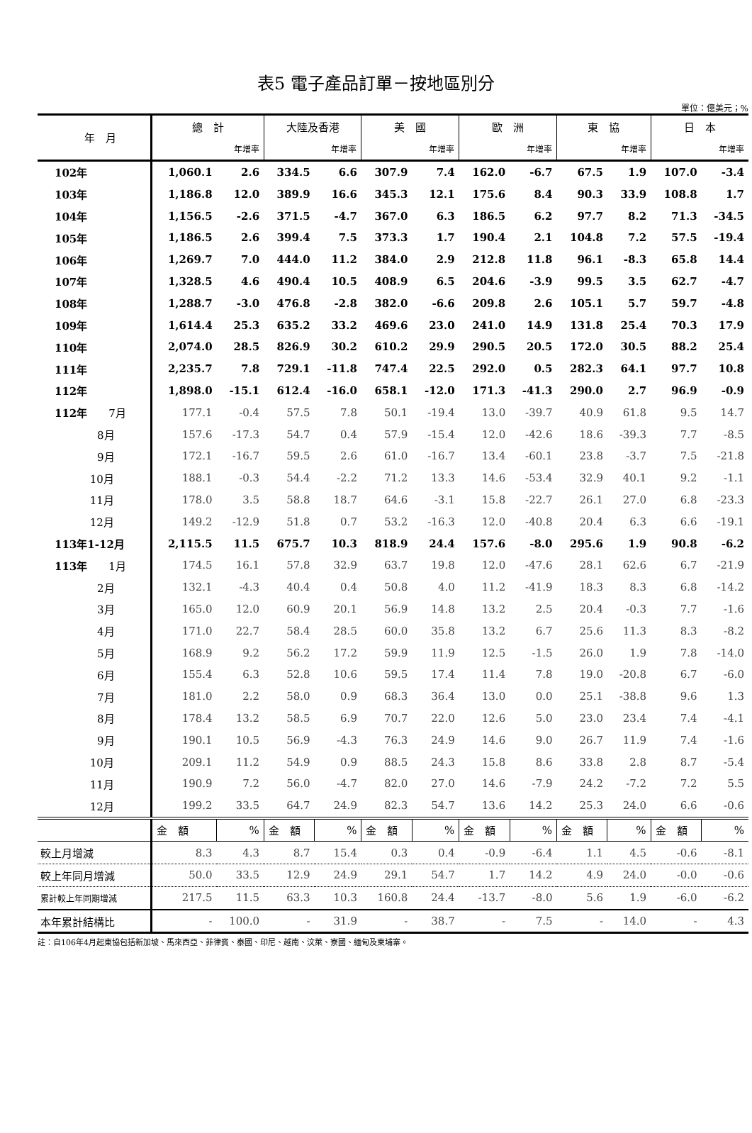表5 電子產品訂單－按地區別分
單位：億美元；%
| 年 月 | 總 計 | | 大陸及香港 | | 美 國 | | 歐 洲 | | 東 協 | | 日 本 | |
| --- | --- | --- | --- | --- | --- | --- | --- | --- | --- | --- | --- | --- |
| | | 年增率 | | 年增率 | | 年增率 | | 年增率 | | 年增率 | | 年增率 |
| 102年 | 1,060.1 | 2.6 | 334.5 | 6.6 | 307.9 | 7.4 | 162.0 | -6.7 | 67.5 | 1.9 | 107.0 | -3.4 |
| 103年 | 1,186.8 | 12.0 | 389.9 | 16.6 | 345.3 | 12.1 | 175.6 | 8.4 | 90.3 | 33.9 | 108.8 | 1.7 |
| 104年 | 1,156.5 | -2.6 | 371.5 | -4.7 | 367.0 | 6.3 | 186.5 | 6.2 | 97.7 | 8.2 | 71.3 | -34.5 |
| 105年 | 1,186.5 | 2.6 | 399.4 | 7.5 | 373.3 | 1.7 | 190.4 | 2.1 | 104.8 | 7.2 | 57.5 | -19.4 |
| 106年 | 1,269.7 | 7.0 | 444.0 | 11.2 | 384.0 | 2.9 | 212.8 | 11.8 | 96.1 | -8.3 | 65.8 | 14.4 |
| 107年 | 1,328.5 | 4.6 | 490.4 | 10.5 | 408.9 | 6.5 | 204.6 | -3.9 | 99.5 | 3.5 | 62.7 | -4.7 |
| 108年 | 1,288.7 | -3.0 | 476.8 | -2.8 | 382.0 | -6.6 | 209.8 | 2.6 | 105.1 | 5.7 | 59.7 | -4.8 |
| 109年 | 1,614.4 | 25.3 | 635.2 | 33.2 | 469.6 | 23.0 | 241.0 | 14.9 | 131.8 | 25.4 | 70.3 | 17.9 |
| 110年 | 2,074.0 | 28.5 | 826.9 | 30.2 | 610.2 | 29.9 | 290.5 | 20.5 | 172.0 | 30.5 | 88.2 | 25.4 |
| 111年 | 2,235.7 | 7.8 | 729.1 | -11.8 | 747.4 | 22.5 | 292.0 | 0.5 | 282.3 | 64.1 | 97.7 | 10.8 |
| 112年 | 1,898.0 | -15.1 | 612.4 | -16.0 | 658.1 | -12.0 | 171.3 | -41.3 | 290.0 | 2.7 | 96.9 | -0.9 |
| 112年 7月 | 177.1 | -0.4 | 57.5 | 7.8 | 50.1 | -19.4 | 13.0 | -39.7 | 40.9 | 61.8 | 9.5 | 14.7 |
| 8月 | 157.6 | -17.3 | 54.7 | 0.4 | 57.9 | -15.4 | 12.0 | -42.6 | 18.6 | -39.3 | 7.7 | -8.5 |
| 9月 | 172.1 | -16.7 | 59.5 | 2.6 | 61.0 | -16.7 | 13.4 | -60.1 | 23.8 | -3.7 | 7.5 | -21.8 |
| 10月 | 188.1 | -0.3 | 54.4 | -2.2 | 71.2 | 13.3 | 14.6 | -53.4 | 32.9 | 40.1 | 9.2 | -1.1 |
| 11月 | 178.0 | 3.5 | 58.8 | 18.7 | 64.6 | -3.1 | 15.8 | -22.7 | 26.1 | 27.0 | 6.8 | -23.3 |
| 12月 | 149.2 | -12.9 | 51.8 | 0.7 | 53.2 | -16.3 | 12.0 | -40.8 | 20.4 | 6.3 | 6.6 | -19.1 |
| 113年1-12月 | 2,115.5 | 11.5 | 675.7 | 10.3 | 818.9 | 24.4 | 157.6 | -8.0 | 295.6 | 1.9 | 90.8 | -6.2 |
| 113年 1月 | 174.5 | 16.1 | 57.8 | 32.9 | 63.7 | 19.8 | 12.0 | -47.6 | 28.1 | 62.6 | 6.7 | -21.9 |
| 2月 | 132.1 | -4.3 | 40.4 | 0.4 | 50.8 | 4.0 | 11.2 | -41.9 | 18.3 | 8.3 | 6.8 | -14.2 |
| 3月 | 165.0 | 12.0 | 60.9 | 20.1 | 56.9 | 14.8 | 13.2 | 2.5 | 20.4 | -0.3 | 7.7 | -1.6 |
| 4月 | 171.0 | 22.7 | 58.4 | 28.5 | 60.0 | 35.8 | 13.2 | 6.7 | 25.6 | 11.3 | 8.3 | -8.2 |
| 5月 | 168.9 | 9.2 | 56.2 | 17.2 | 59.9 | 11.9 | 12.5 | -1.5 | 26.0 | 1.9 | 7.8 | -14.0 |
| 6月 | 155.4 | 6.3 | 52.8 | 10.6 | 59.5 | 17.4 | 11.4 | 7.8 | 19.0 | -20.8 | 6.7 | -6.0 |
| 7月 | 181.0 | 2.2 | 58.0 | 0.9 | 68.3 | 36.4 | 13.0 | 0.0 | 25.1 | -38.8 | 9.6 | 1.3 |
| 8月 | 178.4 | 13.2 | 58.5 | 6.9 | 70.7 | 22.0 | 12.6 | 5.0 | 23.0 | 23.4 | 7.4 | -4.1 |
| 9月 | 190.1 | 10.5 | 56.9 | -4.3 | 76.3 | 24.9 | 14.6 | 9.0 | 26.7 | 11.9 | 7.4 | -1.6 |
| 10月 | 209.1 | 11.2 | 54.9 | 0.9 | 88.5 | 24.3 | 15.8 | 8.6 | 33.8 | 2.8 | 8.7 | -5.4 |
| 11月 | 190.9 | 7.2 | 56.0 | -4.7 | 82.0 | 27.0 | 14.6 | -7.9 | 24.2 | -7.2 | 7.2 | 5.5 |
| 12月 | 199.2 | 33.5 | 64.7 | 24.9 | 82.3 | 54.7 | 13.6 | 14.2 | 25.3 | 24.0 | 6.6 | -0.6 |
| | 金 額 | % | 金 額 | % | 金 額 | % | 金 額 | % | 金 額 | % | 金 額 | % |
| 較上月增減 | 8.3 | 4.3 | 8.7 | 15.4 | 0.3 | 0.4 | -0.9 | -6.4 | 1.1 | 4.5 | -0.6 | -8.1 |
| 較上年同月增減 | 50.0 | 33.5 | 12.9 | 24.9 | 29.1 | 54.7 | 1.7 | 14.2 | 4.9 | 24.0 | -0.0 | -0.6 |
| 累計較上年同期增減 | 217.5 | 11.5 | 63.3 | 10.3 | 160.8 | 24.4 | -13.7 | -8.0 | 5.6 | 1.9 | -6.0 | -6.2 |
| 本年累計結構比 | - | 100.0 | - | 31.9 | - | 38.7 | - | 7.5 | - | 14.0 | - | 4.3 |
註：自106年4月起東協包括新加坡、馬來西亞、菲律賓、泰國、印尼、越南、汶萊、寮國、緬甸及柬埔寨。